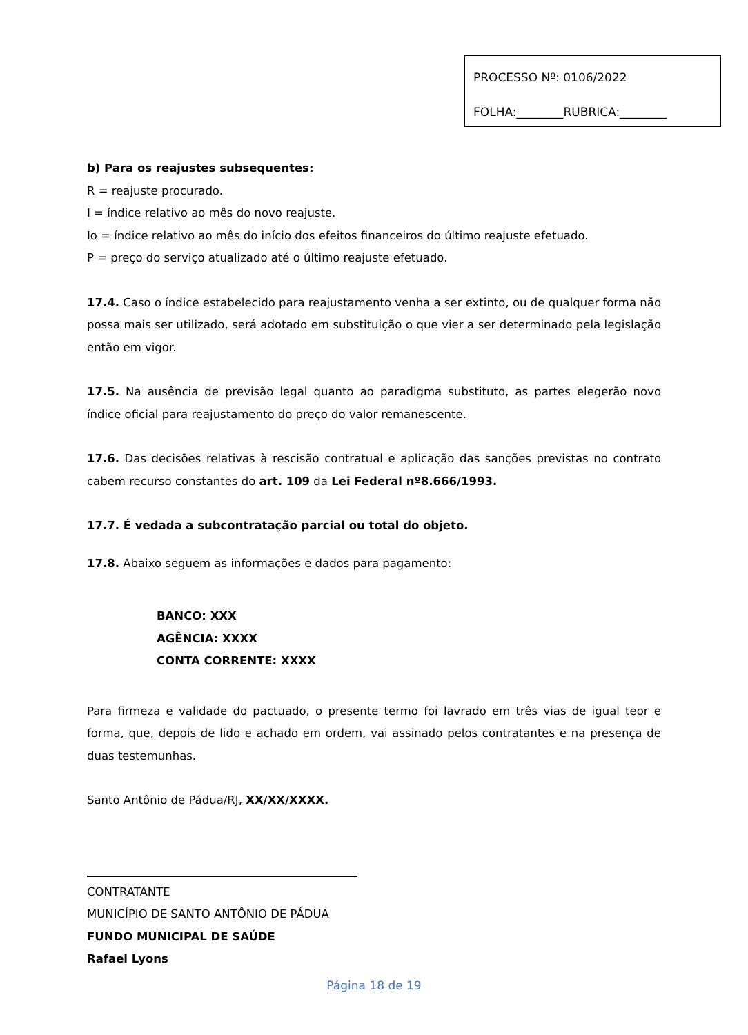PROCESSO Nº: 0106/2022
FOLHA:________RUBRICA:________
b) Para os reajustes subsequentes:
R = reajuste procurado.
I = índice relativo ao mês do novo reajuste.
Io = índice relativo ao mês do início dos efeitos financeiros do último reajuste efetuado.
P = preço do serviço atualizado até o último reajuste efetuado.
17.4. Caso o índice estabelecido para reajustamento venha a ser extinto, ou de qualquer forma não possa mais ser utilizado, será adotado em substituição o que vier a ser determinado pela legislação então em vigor.
17.5. Na ausência de previsão legal quanto ao paradigma substituto, as partes elegerão novo índice oficial para reajustamento do preço do valor remanescente.
17.6. Das decisões relativas à rescisão contratual e aplicação das sanções previstas no contrato cabem recurso constantes do art. 109 da Lei Federal nº8.666/1993.
17.7. É vedada a subcontratação parcial ou total do objeto.
17.8. Abaixo seguem as informações e dados para pagamento:
BANCO: XXX
AGÊNCIA: XXXX
CONTA CORRENTE: XXXX
Para firmeza e validade do pactuado, o presente termo foi lavrado em três vias de igual teor e forma, que, depois de lido e achado em ordem, vai assinado pelos contratantes e na presença de duas testemunhas.
Santo Antônio de Pádua/RJ, XX/XX/XXXX.
CONTRATANTE
MUNICÍPIO DE SANTO ANTÔNIO DE PÁDUA
FUNDO MUNICIPAL DE SAÚDE
Rafael Lyons
Página 18 de 19